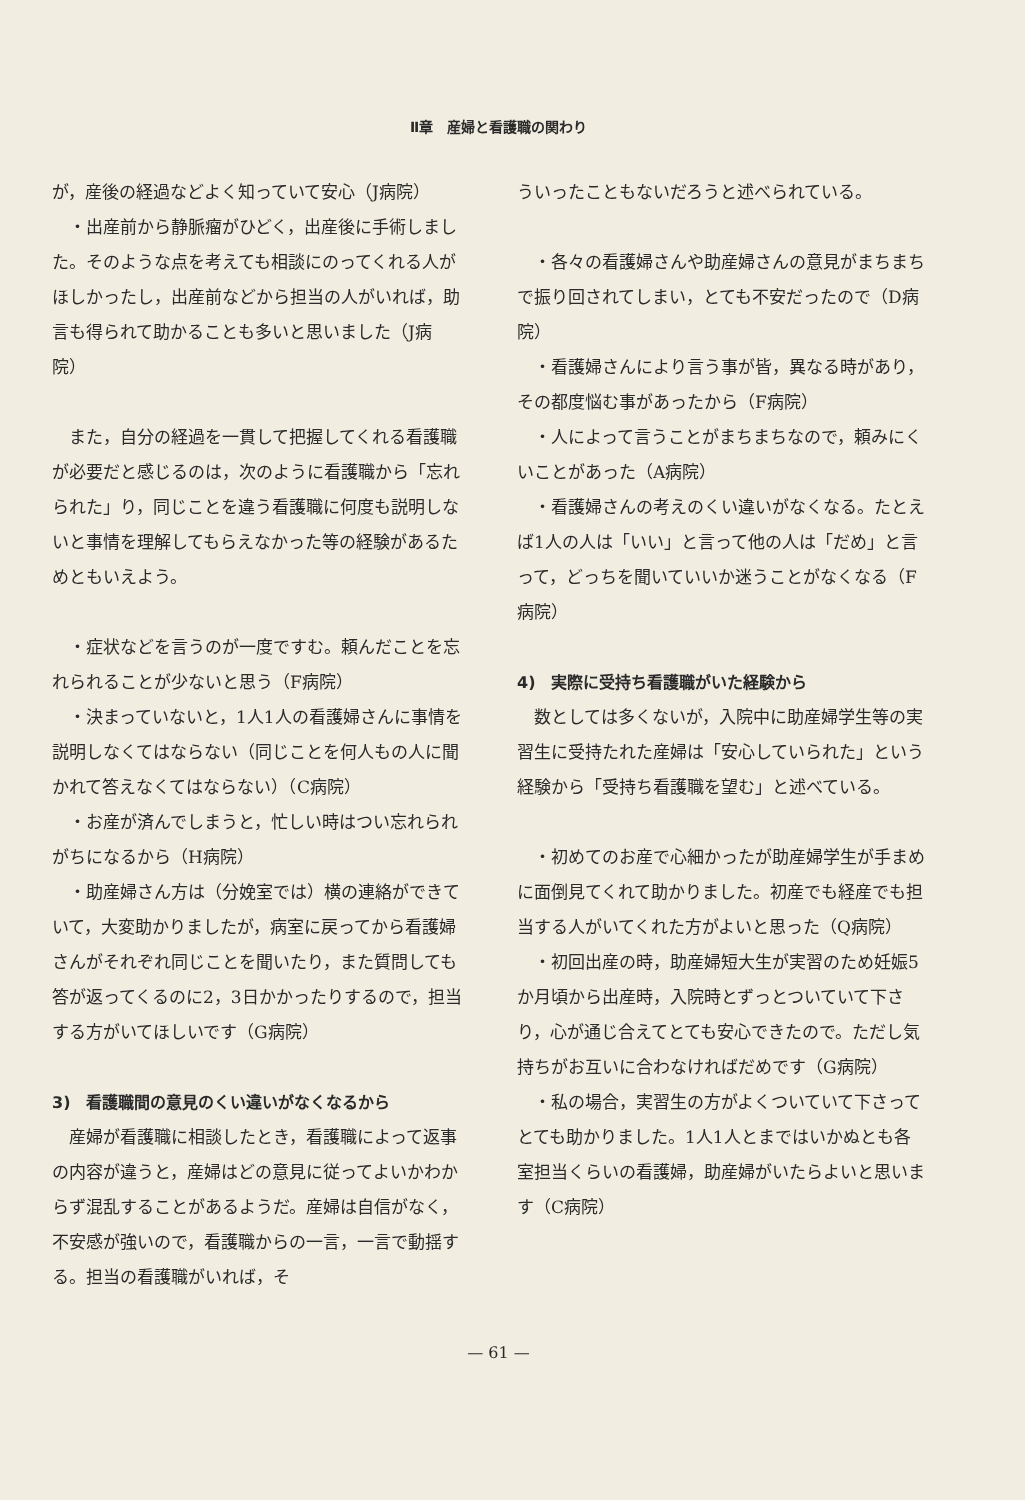Ⅱ章　産婦と看護職の関わり
が，産後の経過などよく知っていて安心（J病院）
・出産前から静脈瘤がひどく，出産後に手術しました。そのような点を考えても相談にのってくれる人がほしかったし，出産前などから担当の人がいれば，助言も得られて助かることも多いと思いました（J病院）
また，自分の経過を一貫して把握してくれる看護職が必要だと感じるのは，次のように看護職から「忘れられた」り，同じことを違う看護職に何度も説明しないと事情を理解してもらえなかった等の経験があるためともいえよう。
・症状などを言うのが一度ですむ。頼んだことを忘れられることが少ないと思う（F病院）
・決まっていないと，1人1人の看護婦さんに事情を説明しなくてはならない（同じことを何人もの人に聞かれて答えなくてはならない）（C病院）
・お産が済んでしまうと，忙しい時はつい忘れられがちになるから（H病院）
・助産婦さん方は（分娩室では）横の連絡ができていて，大変助かりましたが，病室に戻ってから看護婦さんがそれぞれ同じことを聞いたり，また質問しても答が返ってくるのに2，3日かかったりするので，担当する方がいてほしいです（G病院）
3)　看護職間の意見のくい違いがなくなるから
産婦が看護職に相談したとき，看護職によって返事の内容が違うと，産婦はどの意見に従ってよいかわからず混乱することがあるようだ。産婦は自信がなく，不安感が強いので，看護職からの一言，一言で動揺する。担当の看護職がいれば，そ
ういったこともないだろうと述べられている。
・各々の看護婦さんや助産婦さんの意見がまちまちで振り回されてしまい，とても不安だったので（D病院）
・看護婦さんにより言う事が皆，異なる時があり，その都度悩む事があったから（F病院）
・人によって言うことがまちまちなので，頼みにくいことがあった（A病院）
・看護婦さんの考えのくい違いがなくなる。たとえば1人の人は「いい」と言って他の人は「だめ」と言って，どっちを聞いていいか迷うことがなくなる（F病院）
4)　実際に受持ち看護職がいた経験から
数としては多くないが，入院中に助産婦学生等の実習生に受持たれた産婦は「安心していられた」という経験から「受持ち看護職を望む」と述べている。
・初めてのお産で心細かったが助産婦学生が手まめに面倒見てくれて助かりました。初産でも経産でも担当する人がいてくれた方がよいと思った（Q病院）
・初回出産の時，助産婦短大生が実習のため妊娠5か月頃から出産時，入院時とずっとついていて下さり，心が通じ合えてとても安心できたので。ただし気持ちがお互いに合わなければだめです（G病院）
・私の場合，実習生の方がよくついていて下さってとても助かりました。1人1人とまではいかぬとも各室担当くらいの看護婦，助産婦がいたらよいと思います（C病院）
— 61 —